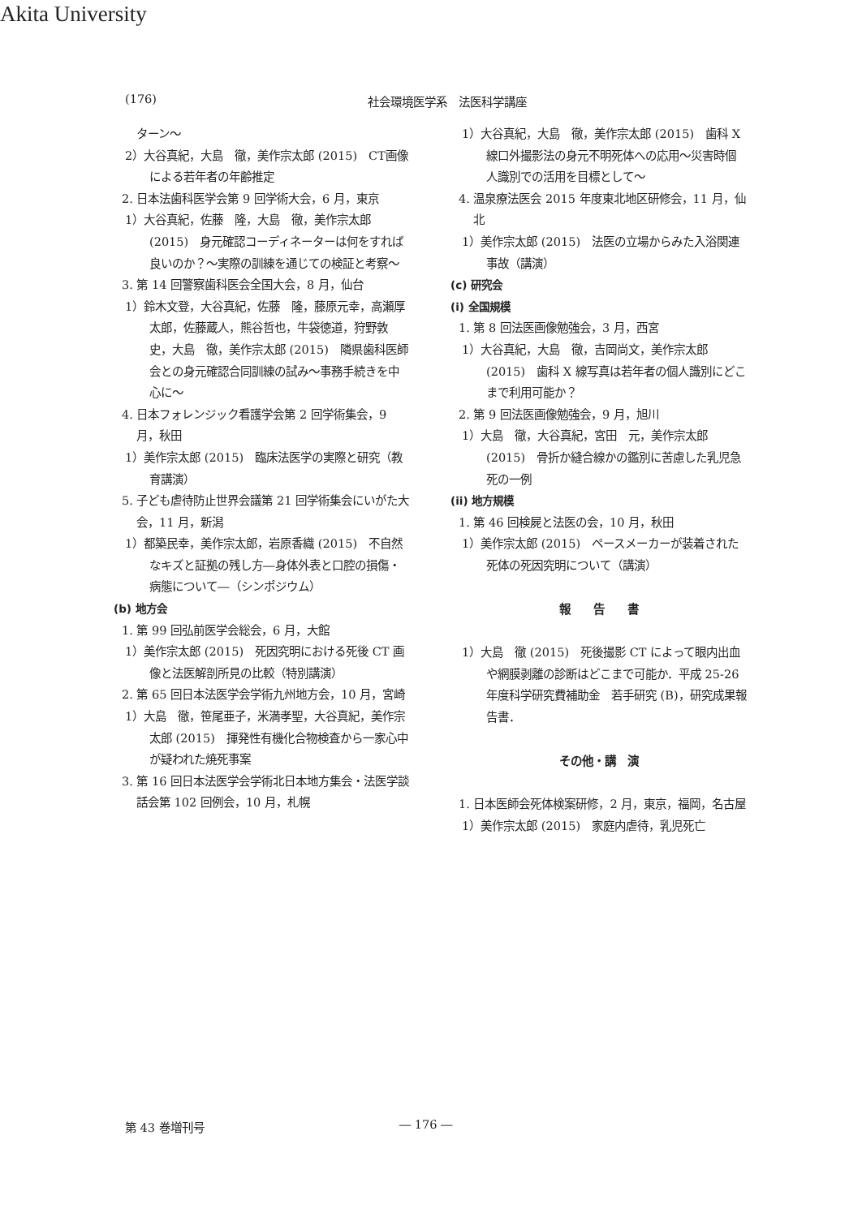Akita University
(176) 社会環境医学系　法医科学講座
　ターン～
2）大谷真紀，大島　徹，美作宗太郎 (2015)　CT画像による若年者の年齢推定
2. 日本法歯科医学会第 9 回学術大会，6 月，東京
1）大谷真紀，佐藤　隆，大島　徹，美作宗太郎 (2015)　身元確認コーディネーターは何をすれば良いのか？～実際の訓練を通じての検証と考察～
3. 第 14 回警察歯科医会全国大会，8 月，仙台
1）鈴木文登，大谷真紀，佐藤　隆，藤原元幸，高瀬厚太郎，佐藤蔵人，熊谷哲也，牛袋徳道，狩野敦史，大島　徹，美作宗太郎 (2015)　隣県歯科医師会との身元確認合同訓練の試み～事務手続きを中心に～
4. 日本フォレンジック看護学会第 2 回学術集会，9 月，秋田
1）美作宗太郎 (2015)　臨床法医学の実際と研究（教育講演）
5. 子ども虐待防止世界会議第 21 回学術集会にいがた大会，11 月，新潟
1）都築民幸，美作宗太郎，岩原香織 (2015)　不自然なキズと証拠の残し方―身体外表と口腔の損傷・病態について―（シンポジウム）
(b) 地方会
1. 第 99 回弘前医学会総会，6 月，大館
1）美作宗太郎 (2015)　死因究明における死後 CT 画像と法医解剖所見の比較（特別講演）
2. 第 65 回日本法医学会学術九州地方会，10 月，宮崎
1）大島　徹，笹尾亜子，米満孝聖，大谷真紀，美作宗太郎 (2015)　揮発性有機化合物検査から一家心中が疑われた焼死事案
3. 第 16 回日本法医学会学術北日本地方集会・法医学談話会第 102 回例会，10 月，札幌
1）大谷真紀，大島　徹，美作宗太郎 (2015)　歯科 X 線口外撮影法の身元不明死体への応用～災害時個人識別での活用を目標として～
4. 温泉療法医会 2015 年度東北地区研修会，11 月，仙北
1）美作宗太郎 (2015)　法医の立場からみた入浴関連事故（講演）
(c) 研究会
(i) 全国規模
1. 第 8 回法医画像勉強会，3 月，西宮
1）大谷真紀，大島　徹，吉岡尚文，美作宗太郎 (2015)　歯科 X 線写真は若年者の個人識別にどこまで利用可能か？
2. 第 9 回法医画像勉強会，9 月，旭川
1）大島　徹，大谷真紀，宮田　元，美作宗太郎 (2015)　骨折か縫合線かの鑑別に苦慮した乳児急死の一例
(ii) 地方規模
1. 第 46 回検屍と法医の会，10 月，秋田
1）美作宗太郎 (2015)　ペースメーカーが装着された死体の死因究明について（講演）
報　　告　　書
1）大島　徹 (2015)　死後撮影 CT によって眼内出血や網膜剥離の診断はどこまで可能か．平成 25-26 年度科学研究費補助金　若手研究 (B)，研究成果報告書．
その他・講　演
1. 日本医師会死体検案研修，2 月，東京，福岡，名古屋
1）美作宗太郎 (2015)　家庭内虐待，乳児死亡
第 43 巻増刊号 ― 176 ―